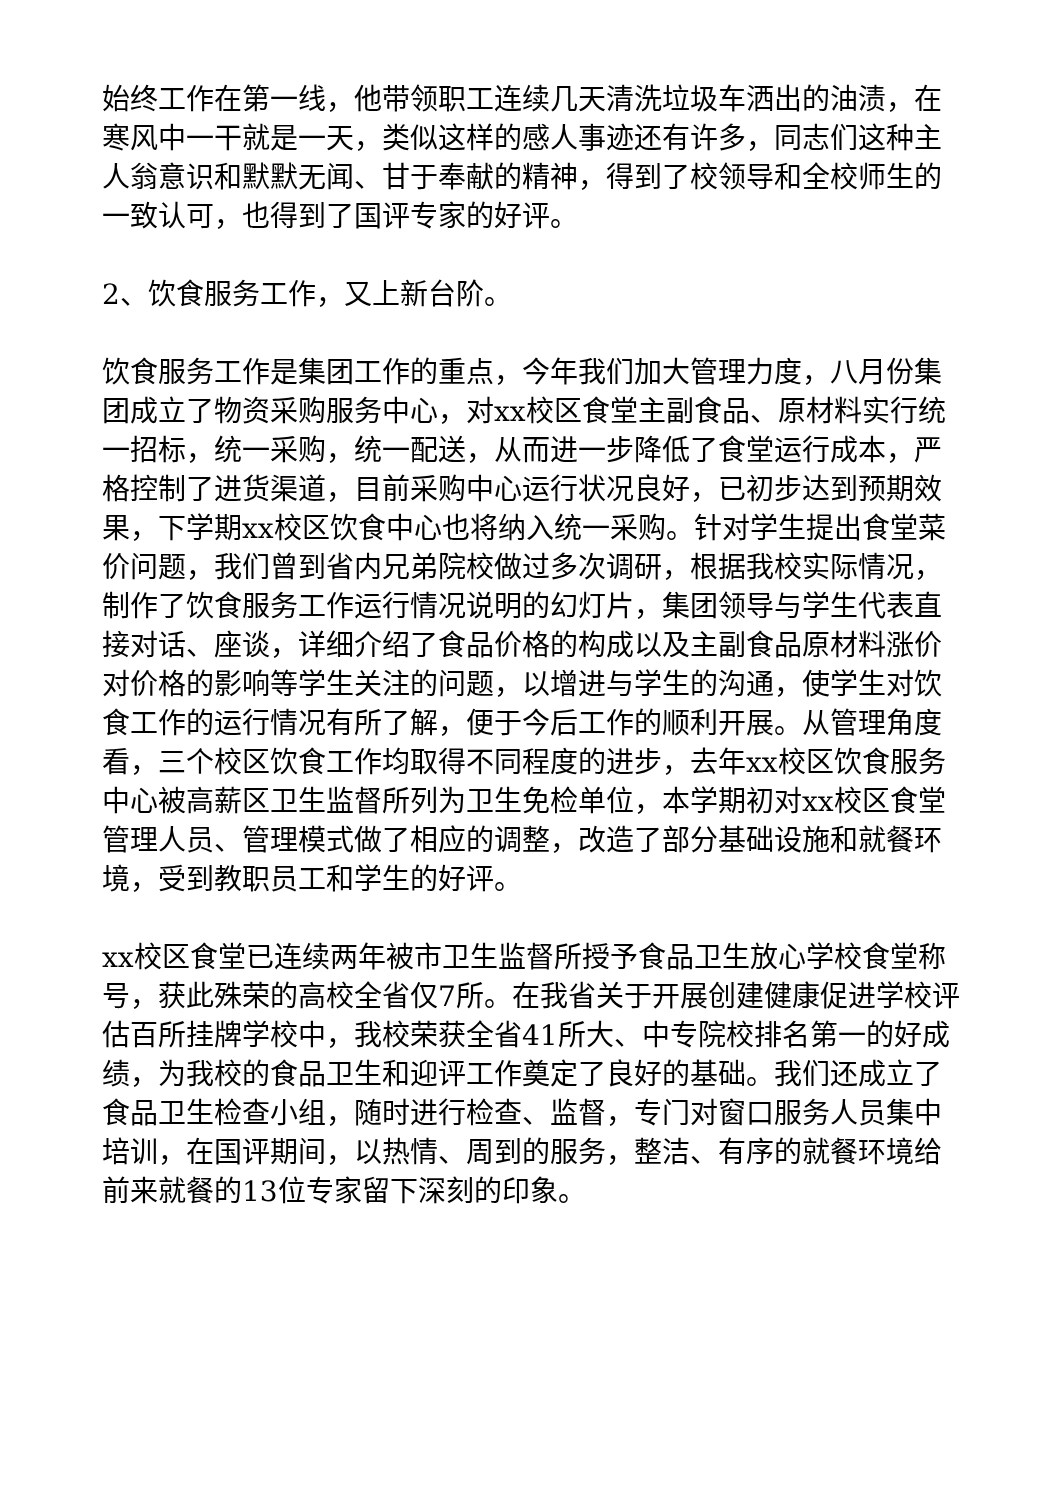始终工作在第一线，他带领职工连续几天清洗垃圾车洒出的油渍，在寒风中一干就是一天，类似这样的感人事迹还有许多，同志们这种主人翁意识和默默无闻、甘于奉献的精神，得到了校领导和全校师生的一致认可，也得到了国评专家的好评。
2、饮食服务工作，又上新台阶。
饮食服务工作是集团工作的重点，今年我们加大管理力度，八月份集团成立了物资采购服务中心，对xx校区食堂主副食品、原材料实行统一招标，统一采购，统一配送，从而进一步降低了食堂运行成本，严格控制了进货渠道，目前采购中心运行状况良好，已初步达到预期效果，下学期xx校区饮食中心也将纳入统一采购。针对学生提出食堂菜价问题，我们曾到省内兄弟院校做过多次调研，根据我校实际情况，制作了饮食服务工作运行情况说明的幻灯片，集团领导与学生代表直接对话、座谈，详细介绍了食品价格的构成以及主副食品原材料涨价对价格的影响等学生关注的问题，以增进与学生的沟通，使学生对饮食工作的运行情况有所了解，便于今后工作的顺利开展。从管理角度看，三个校区饮食工作均取得不同程度的进步，去年xx校区饮食服务中心被高薪区卫生监督所列为卫生免检单位，本学期初对xx校区食堂管理人员、管理模式做了相应的调整，改造了部分基础设施和就餐环境，受到教职员工和学生的好评。
xx校区食堂已连续两年被市卫生监督所授予食品卫生放心学校食堂称号，获此殊荣的高校全省仅7所。在我省关于开展创建健康促进学校评估百所挂牌学校中，我校荣获全省41所大、中专院校排名第一的好成绩，为我校的食品卫生和迎评工作奠定了良好的基础。我们还成立了食品卫生检查小组，随时进行检查、监督，专门对窗口服务人员集中培训，在国评期间，以热情、周到的服务，整洁、有序的就餐环境给前来就餐的13位专家留下深刻的印象。